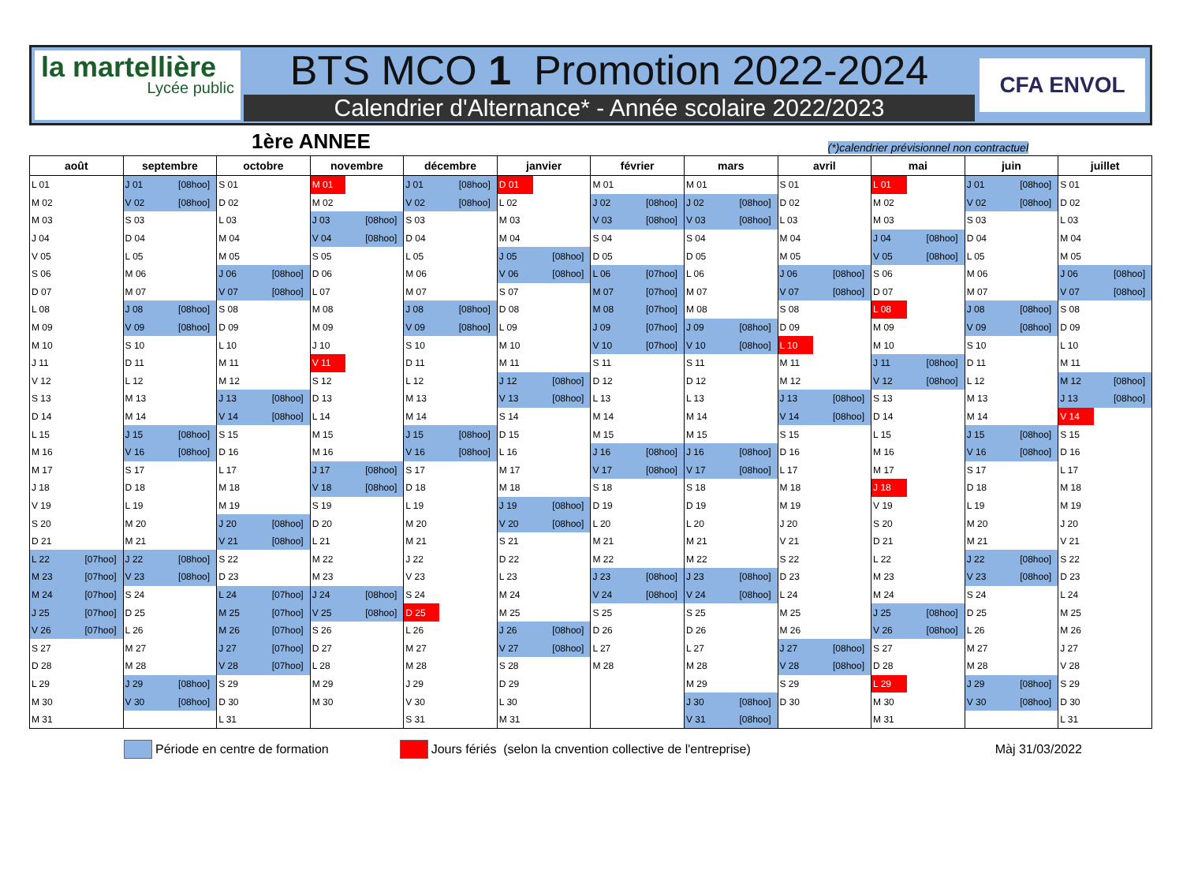la martellière
Lycée public
BTS MCO 1 Promotion 2022-2024
Calendrier d'Alternance* - Année scolaire 2022/2023
CFA ENVOL
1ère ANNEE (*)calendrier prévisionnel non contractuel
| août | | septembre | | octobre | | novembre | | décembre | | janvier | | février | | mars | | avril | | mai | | juin | | juillet | |
| --- | --- | --- | --- | --- | --- | --- | --- | --- | --- | --- | --- | --- | --- | --- | --- | --- | --- | --- | --- | --- | --- | --- | --- |
| L 01 | | J 01 | [08hoo] | S 01 | | M 01 | | J 01 | [08hoo] | D 01 | | M 01 | | M 01 | | S 01 | | L 01 | | J 01 | [08hoo] | S 01 | |
| M 02 | | V 02 | [08hoo] | D 02 | | M 02 | | V 02 | [08hoo] | L 02 | | J 02 | [08hoo] | J 02 | [08hoo] | D 02 | | M 02 | | V 02 | [08hoo] | D 02 | |
| M 03 | | S 03 | | L 03 | | J 03 | [08hoo] | S 03 | | M 03 | | V 03 | [08hoo] | V 03 | [08hoo] | L 03 | | M 03 | | S 03 | | L 03 | |
| J 04 | | D 04 | | M 04 | | V 04 | [08hoo] | D 04 | | M 04 | | S 04 | | S 04 | | M 04 | | J 04 | [08hoo] | D 04 | | M 04 | |
| V 05 | | L 05 | | M 05 | | S 05 | | L 05 | | J 05 | [08hoo] | D 05 | | D 05 | | M 05 | | V 05 | [08hoo] | L 05 | | M 05 | |
| S 06 | | M 06 | | J 06 | [08hoo] | D 06 | | M 06 | | V 06 | [08hoo] | L 06 | [07hoo] | L 06 | | J 06 | [08hoo] | S 06 | | M 06 | | J 06 | [08hoo] |
| D 07 | | M 07 | | V 07 | [08hoo] | L 07 | | M 07 | | S 07 | | M 07 | [07hoo] | M 07 | | V 07 | [08hoo] | D 07 | | M 07 | | V 07 | [08hoo] |
| L 08 | | J 08 | [08hoo] | S 08 | | M 08 | | J 08 | [08hoo] | D 08 | | M 08 | [07hoo] | M 08 | | S 08 | | L 08 | | J 08 | [08hoo] | S 08 | |
| M 09 | | V 09 | [08hoo] | D 09 | | M 09 | | V 09 | [08hoo] | L 09 | | J 09 | [07hoo] | J 09 | [08hoo] | D 09 | | M 09 | | V 09 | [08hoo] | D 09 | |
| M 10 | | S 10 | | L 10 | | J 10 | | S 10 | | M 10 | | V 10 | [07hoo] | V 10 | [08hoo] | L 10 | | M 10 | | S 10 | | L 10 | |
| J 11 | | D 11 | | M 11 | | V 11 | | D 11 | | M 11 | | S 11 | | S 11 | | M 11 | | J 11 | [08hoo] | D 11 | | M 11 | |
| V 12 | | L 12 | | M 12 | | S 12 | | L 12 | | J 12 | [08hoo] | D 12 | | D 12 | | M 12 | | V 12 | [08hoo] | L 12 | | M 12 | [08hoo] |
| S 13 | | M 13 | | J 13 | [08hoo] | D 13 | | M 13 | | V 13 | [08hoo] | L 13 | | L 13 | | J 13 | [08hoo] | S 13 | | M 13 | | J 13 | [08hoo] |
| D 14 | | M 14 | | V 14 | [08hoo] | L 14 | | M 14 | | S 14 | | M 14 | | M 14 | | V 14 | [08hoo] | D 14 | | M 14 | | V 14 | |
| L 15 | | J 15 | [08hoo] | S 15 | | M 15 | | J 15 | [08hoo] | D 15 | | M 15 | | M 15 | | S 15 | | L 15 | | J 15 | [08hoo] | S 15 | |
| M 16 | | V 16 | [08hoo] | D 16 | | M 16 | | V 16 | [08hoo] | L 16 | | J 16 | [08hoo] | J 16 | [08hoo] | D 16 | | M 16 | | V 16 | [08hoo] | D 16 | |
| M 17 | | S 17 | | L 17 | | J 17 | [08hoo] | S 17 | | M 17 | | V 17 | [08hoo] | V 17 | [08hoo] | L 17 | | M 17 | | S 17 | | L 17 | |
| J 18 | | D 18 | | M 18 | | V 18 | [08hoo] | D 18 | | M 18 | | S 18 | | S 18 | | M 18 | | J 18 | | D 18 | | M 18 | |
| V 19 | | L 19 | | M 19 | | S 19 | | L 19 | | J 19 | [08hoo] | D 19 | | D 19 | | M 19 | | V 19 | | L 19 | | M 19 | |
| S 20 | | M 20 | | J 20 | [08hoo] | D 20 | | M 20 | | V 20 | [08hoo] | L 20 | | L 20 | | J 20 | | S 20 | | M 20 | | J 20 | |
| D 21 | | M 21 | | V 21 | [08hoo] | L 21 | | M 21 | | S 21 | | M 21 | | M 21 | | V 21 | | D 21 | | M 21 | | V 21 | |
| L 22 | [07hoo] | J 22 | [08hoo] | S 22 | | M 22 | | J 22 | | D 22 | | M 22 | | M 22 | | S 22 | | L 22 | | J 22 | [08hoo] | S 22 | |
| M 23 | [07hoo] | V 23 | [08hoo] | D 23 | | M 23 | | V 23 | | L 23 | | J 23 | [08hoo] | J 23 | [08hoo] | D 23 | | M 23 | | V 23 | [08hoo] | D 23 | |
| M 24 | [07hoo] | S 24 | | L 24 | [07hoo] | J 24 | [08hoo] | S 24 | | M 24 | | V 24 | [08hoo] | V 24 | [08hoo] | L 24 | | M 24 | | S 24 | | L 24 | |
| J 25 | [07hoo] | D 25 | | M 25 | [07hoo] | V 25 | [08hoo] | D 25 | | M 25 | | S 25 | | S 25 | | M 25 | | J 25 | [08hoo] | D 25 | | M 25 | |
| V 26 | [07hoo] | L 26 | | M 26 | [07hoo] | S 26 | | L 26 | | J 26 | [08hoo] | D 26 | | D 26 | | M 26 | | V 26 | [08hoo] | L 26 | | M 26 | |
| S 27 | | M 27 | | J 27 | [07hoo] | D 27 | | M 27 | | V 27 | [08hoo] | L 27 | | L 27 | | J 27 | [08hoo] | S 27 | | M 27 | | J 27 | |
| D 28 | | M 28 | | V 28 | [07hoo] | L 28 | | M 28 | | S 28 | | M 28 | | M 28 | | V 28 | [08hoo] | D 28 | | M 28 | | V 28 | |
| L 29 | | J 29 | [08hoo] | S 29 | | M 29 | | J 29 | | D 29 | | | | M 29 | | S 29 | | L 29 | | J 29 | [08hoo] | S 29 | |
| M 30 | | V 30 | [08hoo] | D 30 | | M 30 | | V 30 | | L 30 | | | | J 30 | [08hoo] | D 30 | | M 30 | | V 30 | [08hoo] | D 30 | |
| M 31 | | | | L 31 | | | | S 31 | | M 31 | | | | V 31 | [08hoo] | | | M 31 | | | | L 31 | |
Période en centre de formation Jours fériés (selon la cnvention collective de l'entreprise) Màj 31/03/2022